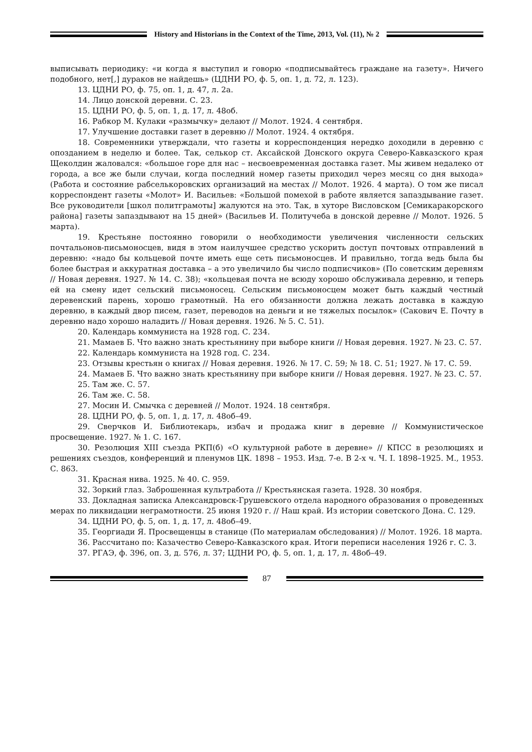History and Historians in the Context of the Time, 2013, Vol. (11), № 2
выписывать периодику: «и когда я выступил и говорю «подписывайтесь граждане на газету». Ничего подобного, нет[,] дураков не найдешь» (ЦДНИ РО, ф. 5, оп. 1, д. 72, л. 123).
13. ЦДНИ РО, ф. 75, оп. 1, д. 47, л. 2а.
14. Лицо донской деревни. С. 23.
15. ЦДНИ РО, ф. 5, оп. 1, д. 17, л. 48об.
16. Рабкор М. Кулаки «размычку» делают // Молот. 1924. 4 сентября.
17. Улучшение доставки газет в деревню // Молот. 1924. 4 октября.
18. Современники утверждали, что газеты и корреспонденция нередко доходили в деревню с опозданием в неделю и более. Так, селькор ст. Аксайской Донского округа Северо-Кавказского края Щеколдин жаловался: «большое горе для нас – несвоевременная доставка газет. Мы живем недалеко от города, а все же были случаи, когда последний номер газеты приходил через месяц со дня выхода» (Работа и состояние рабселькоровских организаций на местах // Молот. 1926. 4 марта). О том же писал корреспондент газеты «Молот» И. Васильев: «Большой помехой в работе является запаздывание газет. Все руководители [школ политграмоты] жалуются на это. Так, в хуторе Висловском [Семикаракорского района] газеты запаздывают на 15 дней» (Васильев И. Политучеба в донской деревне // Молот. 1926. 5 марта).
19. Крестьяне постоянно говорили о необходимости увеличения численности сельских почтальонов-письмоносцев, видя в этом наилучшее средство ускорить доступ почтовых отправлений в деревню: «надо бы кольцевой почте иметь еще сеть письмоносцев. И правильно, тогда ведь была бы более быстрая и аккуратная доставка – а это увеличило бы число подписчиков» (По советским деревням // Новая деревня. 1927. № 14. С. 38); «кольцевая почта не всюду хорошо обслуживала деревню, и теперь ей на смену идет сельский письмоносец. Сельским письмоносцем может быть каждый честный деревенский парень, хорошо грамотный. На его обязанности должна лежать доставка в каждую деревню, в каждый двор писем, газет, переводов на деньги и не тяжелых посылок» (Сакович Е. Почту в деревню надо хорошо наладить // Новая деревня. 1926. № 5. С. 51).
20. Календарь коммуниста на 1928 год. С. 234.
21. Мамаев Б. Что важно знать крестьянину при выборе книги // Новая деревня. 1927. № 23. С. 57.
22. Календарь коммуниста на 1928 год. С. 234.
23. Отзывы крестьян о книгах // Новая деревня. 1926. № 17. С. 59; № 18. С. 51; 1927. № 17. С. 59.
24. Мамаев Б. Что важно знать крестьянину при выборе книги // Новая деревня. 1927. № 23. С. 57.
25. Там же. С. 57.
26. Там же. С. 58.
27. Мосин И. Смычка с деревней // Молот. 1924. 18 сентября.
28. ЦДНИ РО, ф. 5, оп. 1, д. 17, л. 48об–49.
29. Сверчков И. Библиотекарь, избач и продажа книг в деревне // Коммунистическое просвещение. 1927. № 1. С. 167.
30. Резолюция XIII съезда РКП(б) «О культурной работе в деревне» // КПСС в резолюциях и решениях съездов, конференций и пленумов ЦК. 1898 – 1953. Изд. 7-е. В 2-х ч. Ч. I. 1898–1925. М., 1953. С. 863.
31. Красная нива. 1925. № 40. С. 959.
32. Зоркий глаз. Заброшенная культработа // Крестьянская газета. 1928. 30 ноября.
33. Докладная записка Александровск-Грушевского отдела народного образования о проведенных мерах по ликвидации неграмотности. 25 июня 1920 г. // Наш край. Из истории советского Дона. С. 129.
34. ЦДНИ РО, ф. 5, оп. 1, д. 17, л. 48об–49.
35. Георгиади Я. Просвещенцы в станице (По материалам обследования) // Молот. 1926. 18 марта.
36. Рассчитано по: Казачество Северо-Кавказского края. Итоги переписи населения 1926 г. С. 3.
37. РГАЭ, ф. 396, оп. 3, д. 576, л. 37; ЦДНИ РО, ф. 5, оп. 1, д. 17, л. 48об–49.
87